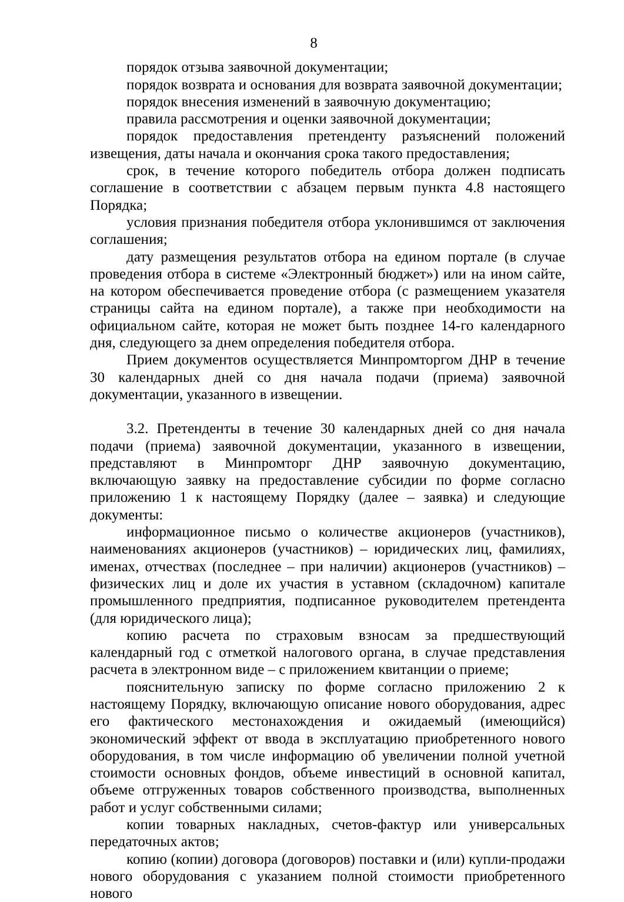8
порядок отзыва заявочной документации;
порядок возврата и основания для возврата заявочной документации;
порядок внесения изменений в заявочную документацию;
правила рассмотрения и оценки заявочной документации;
порядок предоставления претенденту разъяснений положений извещения, даты начала и окончания срока такого предоставления;
срок, в течение которого победитель отбора должен подписать соглашение в соответствии с абзацем первым пункта 4.8 настоящего Порядка;
условия признания победителя отбора уклонившимся от заключения соглашения;
дату размещения результатов отбора на едином портале (в случае проведения отбора в системе «Электронный бюджет») или на ином сайте, на котором обеспечивается проведение отбора (с размещением указателя страницы сайта на едином портале), а также при необходимости на официальном сайте, которая не может быть позднее 14-го календарного дня, следующего за днем определения победителя отбора.
Прием документов осуществляется Минпромторгом ДНР в течение 30 календарных дней со дня начала подачи (приема) заявочной документации, указанного в извещении.
3.2. Претенденты в течение 30 календарных дней со дня начала подачи (приема) заявочной документации, указанного в извещении, представляют в Минпромторг ДНР заявочную документацию, включающую заявку на предоставление субсидии по форме согласно приложению 1 к настоящему Порядку (далее – заявка) и следующие документы:
информационное письмо о количестве акционеров (участников), наименованиях акционеров (участников) – юридических лиц, фамилиях, именах, отчествах (последнее – при наличии) акционеров (участников) – физических лиц и доле их участия в уставном (складочном) капитале промышленного предприятия, подписанное руководителем претендента (для юридического лица);
копию расчета по страховым взносам за предшествующий календарный год с отметкой налогового органа, в случае представления расчета в электронном виде – с приложением квитанции о приеме;
пояснительную записку по форме согласно приложению 2 к настоящему Порядку, включающую описание нового оборудования, адрес его фактического местонахождения и ожидаемый (имеющийся) экономический эффект от ввода в эксплуатацию приобретенного нового оборудования, в том числе информацию об увеличении полной учетной стоимости основных фондов, объеме инвестиций в основной капитал, объеме отгруженных товаров собственного производства, выполненных работ и услуг собственными силами;
копии товарных накладных, счетов-фактур или универсальных передаточных актов;
копию (копии) договора (договоров) поставки и (или) купли-продажи нового оборудования с указанием полной стоимости приобретенного нового